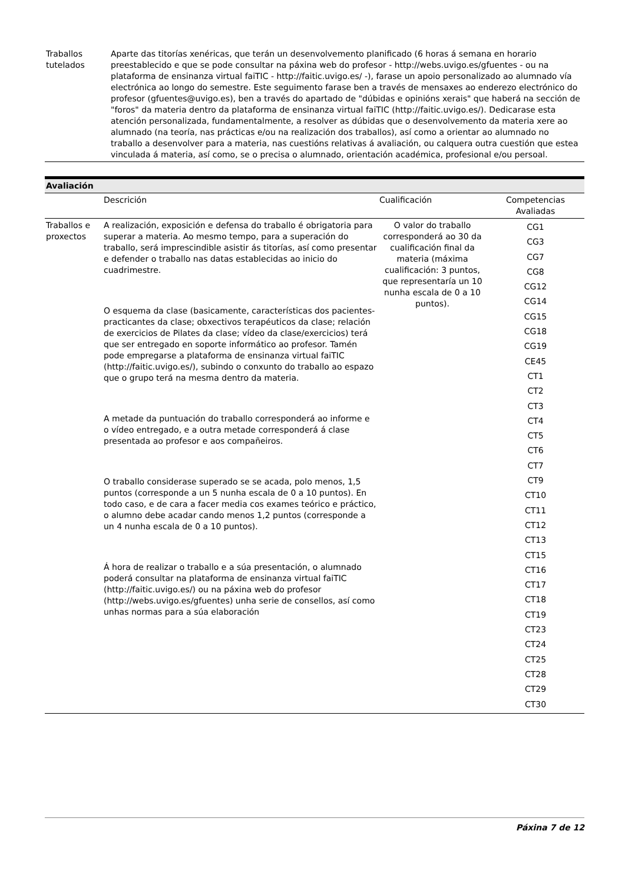| Traballos tutelados | Aparte das titorías xenéricas, que terán un desenvolvemento planificado (6 horas á semana en horario preestablecido e que se pode consultar na páxina web do profesor - http://webs.uvigo.es/gfuentes - ou na plataforma de ensinanza virtual faiTIC - http://faitic.uvigo.es/ -), farase un apoio personalizado ao alumnado vía electrónica ao longo do semestre. Este seguimento farase ben a través de mensaxes ao enderezo electrónico do profesor (gfuentes@uvigo.es), ben a través do apartado de "dúbidas e opinións xerais" que haberá na sección de "foros" da materia dentro da plataforma de ensinanza virtual faiTIC (http://faitic.uvigo.es/). Dedicarase esta atención personalizada, fundamentalmente, a resolver as dúbidas que o desenvolvemento da materia xere ao alumnado (na teoría, nas prácticas e/ou na realización dos traballos), así como a orientar ao alumnado no traballo a desenvolver para a materia, nas cuestións relativas á avaliación, ou calquera outra cuestión que estea vinculada á materia, así como, se o precisa o alumnado, orientación académica, profesional e/ou persoal. |
| Avaliación | | | |
| --- | --- | --- | --- |
| | Descrición | Cualificación | Competencias Avaliadas |
| Traballos e proxectos | A realización, exposición e defensa do traballo é obrigatoria para superar a materia. Ao mesmo tempo, para a superación do traballo, será imprescindible asistir ás titorías, así como presentar e defender o traballo nas datas establecidas ao inicio do cuadrimestre. O esquema da clase (basicamente, características dos pacientes-practicantes da clase; obxectivos terapéuticos da clase; relación de exercicios de Pilates da clase; vídeo da clase/exercicios) terá que ser entregado en soporte informático ao profesor. Tamén pode empregarse a plataforma de ensinanza virtual faiTIC (http://faitic.uvigo.es/), subindo o conxunto do traballo ao espazo que o grupo terá na mesma dentro da materia. A metade da puntuación do traballo corresponderá ao informe e o vídeo entregado, e a outra metade corresponderá á clase presentada ao profesor e aos compañeiros. O traballo considerase superado se se acada, polo menos, 1,5 puntos (corresponde a un 5 nunha escala de 0 a 10 puntos). En todo caso, e de cara a facer media cos exames teórico e práctico, o alumno debe acadar cando menos 1,2 puntos (corresponde a un 4 nunha escala de 0 a 10 puntos). Á hora de realizar o traballo e a súa presentación, o alumnado poderá consultar na plataforma de ensinanza virtual faiTIC (http://faitic.uvigo.es/) ou na páxina web do profesor (http://webs.uvigo.es/gfuentes) unha serie de consellos, así como unhas normas para a súa elaboración | O valor do traballo corresponderá ao 30 da cualificación final da materia (máxima cualificación: 3 puntos, que representaría un 10 nunha escala de 0 a 10 puntos). | CG1 CG3 CG7 CG8 CG12 CG14 CG15 CG18 CG19 CE45 CT1 CT2 CT3 CT4 CT5 CT6 CT7 CT9 CT10 CT11 CT12 CT13 CT15 CT16 CT17 CT18 CT19 CT23 CT24 CT25 CT28 CT29 CT30 |
Páxina 7 de 12